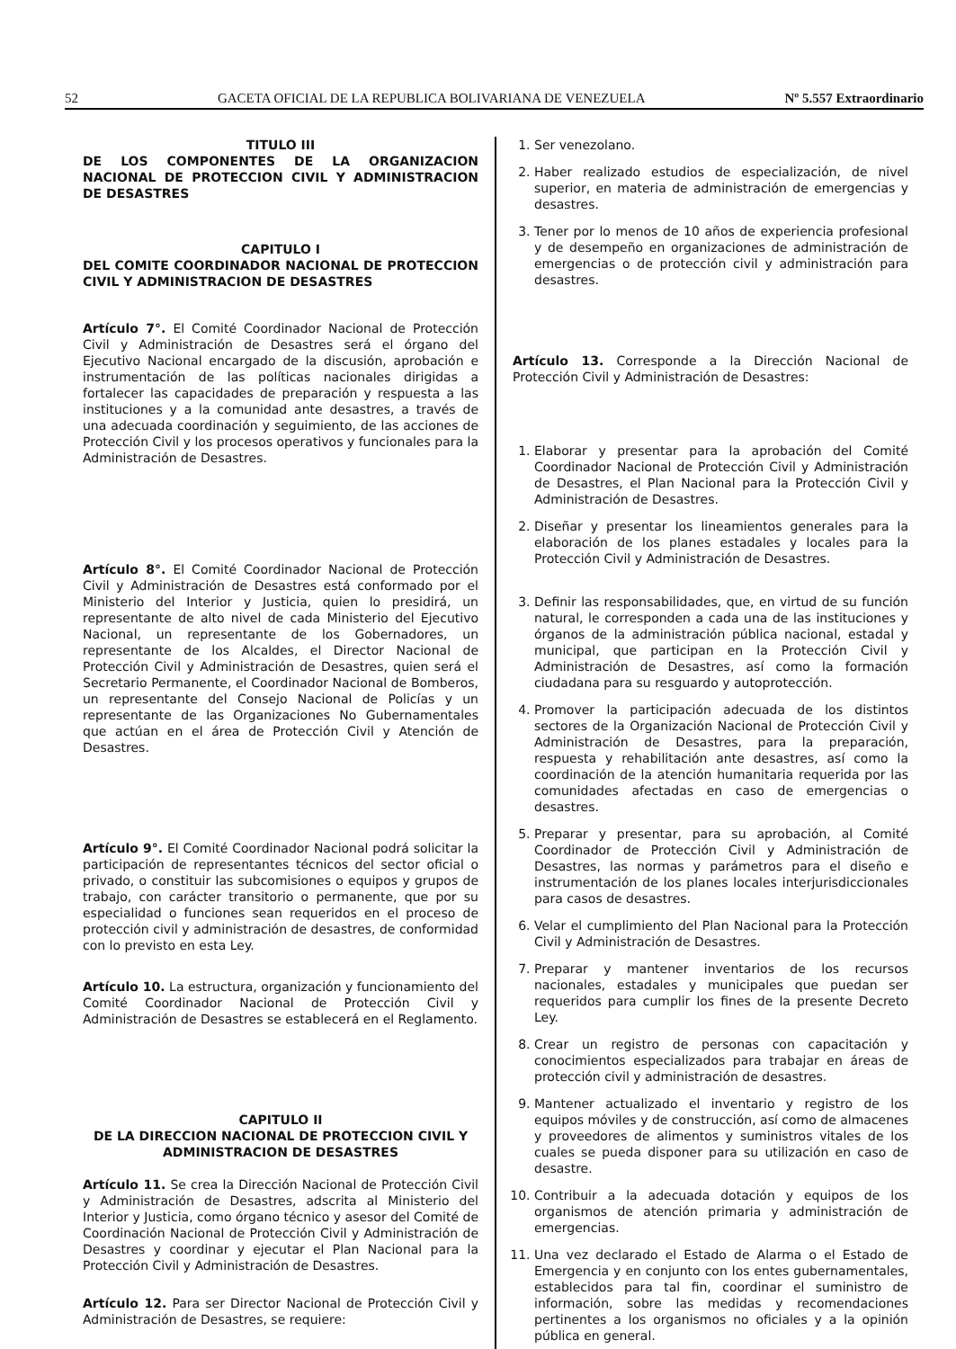52 GACETA OFICIAL DE LA REPUBLICA BOLIVARIANA DE VENEZUELA Nº 5.557 Extraordinario
TITULO III
DE LOS COMPONENTES DE LA ORGANIZACION NACIONAL DE PROTECCION CIVIL Y ADMINISTRACION DE DESASTRES
CAPITULO I
DEL COMITE COORDINADOR NACIONAL DE PROTECCION CIVIL Y ADMINISTRACION DE DESASTRES
Artículo 7°. El Comité Coordinador Nacional de Protección Civil y Administración de Desastres será el órgano del Ejecutivo Nacional encargado de la discusión, aprobación e instrumentación de las políticas nacionales dirigidas a fortalecer las capacidades de preparación y respuesta a las instituciones y a la comunidad ante desastres, a través de una adecuada coordinación y seguimiento, de las acciones de Protección Civil y los procesos operativos y funcionales para la Administración de Desastres.
Artículo 8°. El Comité Coordinador Nacional de Protección Civil y Administración de Desastres está conformado por el Ministerio del Interior y Justicia, quien lo presidirá, un representante de alto nivel de cada Ministerio del Ejecutivo Nacional, un representante de los Gobernadores, un representante de los Alcaldes, el Director Nacional de Protección Civil y Administración de Desastres, quien será el Secretario Permanente, el Coordinador Nacional de Bomberos, un representante del Consejo Nacional de Policías y un representante de las Organizaciones No Gubernamentales que actúan en el área de Protección Civil y Atención de Desastres.
Artículo 9°. El Comité Coordinador Nacional podrá solicitar la participación de representantes técnicos del sector oficial o privado, o constituir las subcomisiones o equipos y grupos de trabajo, con carácter transitorio o permanente, que por su especialidad o funciones sean requeridos en el proceso de protección civil y administración de desastres, de conformidad con lo previsto en esta Ley.
Artículo 10. La estructura, organización y funcionamiento del Comité Coordinador Nacional de Protección Civil y Administración de Desastres se establecerá en el Reglamento.
CAPITULO II
DE LA DIRECCION NACIONAL DE PROTECCION CIVIL Y ADMINISTRACION DE DESASTRES
Artículo 11. Se crea la Dirección Nacional de Protección Civil y Administración de Desastres, adscrita al Ministerio del Interior y Justicia, como órgano técnico y asesor del Comité de Coordinación Nacional de Protección Civil y Administración de Desastres y coordinar y ejecutar el Plan Nacional para la Protección Civil y Administración de Desastres.
Artículo 12. Para ser Director Nacional de Protección Civil y Administración de Desastres, se requiere:
1. Ser venezolano.
2. Haber realizado estudios de especialización, de nivel superior, en materia de administración de emergencias y desastres.
3. Tener por lo menos de 10 años de experiencia profesional y de desempeño en organizaciones de administración de emergencias o de protección civil y administración para desastres.
Artículo 13. Corresponde a la Dirección Nacional de Protección Civil y Administración de Desastres:
1. Elaborar y presentar para la aprobación del Comité Coordinador Nacional de Protección Civil y Administración de Desastres, el Plan Nacional para la Protección Civil y Administración de Desastres.
2. Diseñar y presentar los lineamientos generales para la elaboración de los planes estadales y locales para la Protección Civil y Administración de Desastres.
3. Definir las responsabilidades, que, en virtud de su función natural, le corresponden a cada una de las instituciones y órganos de la administración pública nacional, estadal y municipal, que participan en la Protección Civil y Administración de Desastres, así como la formación ciudadana para su resguardo y autoprotección.
4. Promover la participación adecuada de los distintos sectores de la Organización Nacional de Protección Civil y Administración de Desastres, para la preparación, respuesta y rehabilitación ante desastres, así como la coordinación de la atención humanitaria requerida por las comunidades afectadas en caso de emergencias o desastres.
5. Preparar y presentar, para su aprobación, al Comité Coordinador de Protección Civil y Administración de Desastres, las normas y parámetros para el diseño e instrumentación de los planes locales interjurisdiccionales para casos de desastres.
6. Velar el cumplimiento del Plan Nacional para la Protección Civil y Administración de Desastres.
7. Preparar y mantener inventarios de los recursos nacionales, estadales y municipales que puedan ser requeridos para cumplir los fines de la presente Decreto Ley.
8. Crear un registro de personas con capacitación y conocimientos especializados para trabajar en áreas de protección civil y administración de desastres.
9. Mantener actualizado el inventario y registro de los equipos móviles y de construcción, así como de almacenes y proveedores de alimentos y suministros vitales de los cuales se pueda disponer para su utilización en caso de desastre.
10. Contribuir a la adecuada dotación y equipos de los organismos de atención primaria y administración de emergencias.
11. Una vez declarado el Estado de Alarma o el Estado de Emergencia y en conjunto con los entes gubernamentales, establecidos para tal fin, coordinar el suministro de información, sobre las medidas y recomendaciones pertinentes a los organismos no oficiales y a la opinión pública en general.